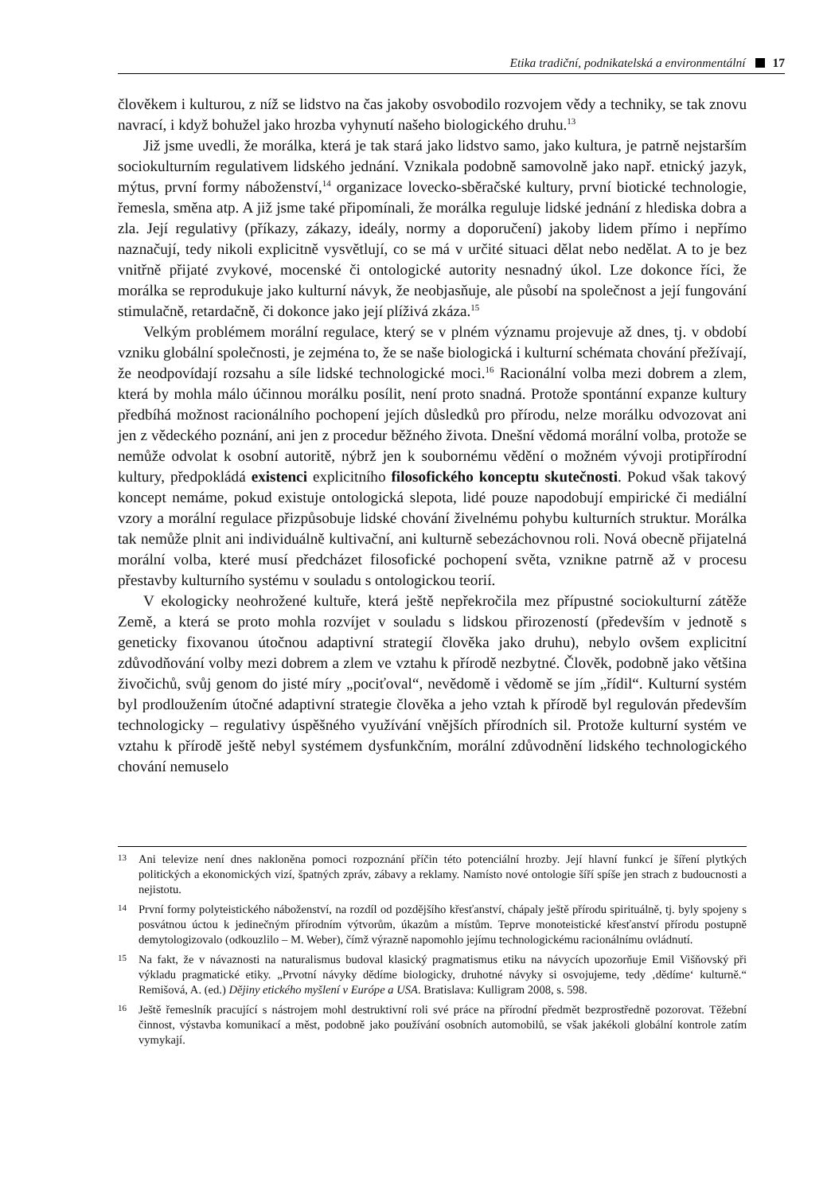Etika tradiční, podnikatelská a environmentální 17
člověkem i kulturou, z níž se lidstvo na čas jakoby osvobodilo rozvojem vědy a techniky, se tak znovu navrací, i když bohužel jako hrozba vyhynutí našeho biologického druhu.<sup>13</sup>
Již jsme uvedli, že morálka, která je tak stará jako lidstvo samo, jako kultura, je patrně nejstarším sociokulturním regulativem lidského jednání. Vznikala podobně samovolně jako např. etnický jazyk, mýtus, první formy náboženství,<sup>14</sup> organizace lovecko-sběračské kultury, první biotické technologie, řemesla, směna atp. A již jsme také připomínali, že morálka reguluje lidské jednání z hlediska dobra a zla. Její regulativy (příkazy, zákazy, ideály, normy a doporučení) jakoby lidem přímo i nepřímo naznačují, tedy nikoli explicitně vysvětlují, co se má v určité situaci dělat nebo nedělat. A to je bez vnitřně přijaté zvykové, mocenské či ontologické autority nesnadný úkol. Lze dokonce říci, že morálka se reprodukuje jako kulturní návyk, že neobjasňuje, ale působí na společnost a její fungování stimulačně, retardačně, či dokonce jako její plíživá zkáza.<sup>15</sup>
Velkým problémem morální regulace, který se v plném významu projevuje až dnes, tj. v období vzniku globální společnosti, je zejména to, že se naše biologická i kulturní schémata chování přežívají, že neodpovídají rozsahu a síle lidské technologické moci.<sup>16</sup> Racionální volba mezi dobrem a zlem, která by mohla málo účinnou morálku posílit, není proto snadná. Protože spontánní expanze kultury předbíhá možnost racionálního pochopení jejích důsledků pro přírodu, nelze morálku odvozovat ani jen z vědeckého poznání, ani jen z procedur běžného života. Dnešní vědomá morální volba, protože se nemůže odvolat k osobní autoritě, nýbrž jen k soubornému vědění o možném vývoji protipřírodní kultury, předpokládá existenci explicitního filosofického konceptu skutečnosti. Pokud však takový koncept nemáme, pokud existuje ontologická slepota, lidé pouze napodobují empirické či mediální vzory a morální regulace přizpůsobuje lidské chování živelnému pohybu kulturních struktur. Morálka tak nemůže plnit ani individuálně kultivační, ani kulturně sebezáchovnou roli. Nová obecně přijatelná morální volba, které musí předcházet filosofické pochopení světa, vznikne patrně až v procesu přestavby kulturního systému v souladu s ontologickou teorií.
V ekologicky neohrožené kultuře, která ještě nepřekročila mez přípustné sociokulturní zátěže Země, a která se proto mohla rozvíjet v souladu s lidskou přirozeností (především v jednotě s geneticky fixovanou útočnou adaptivní strategií člověka jako druhu), nebylo ovšem explicitní zdůvodňování volby mezi dobrem a zlem ve vztahu k přírodě nezbytné. Člověk, podobně jako většina živočichů, svůj genom do jisté míry „pociťoval“, nevědomě i vědomě se jím „řídil“. Kulturní systém byl prodloužením útočné adaptivní strategie člověka a jeho vztah k přírodě byl regulován především technologicky – regulativy úspěšného využívání vnějších přírodních sil. Protože kulturní systém ve vztahu k přírodě ještě nebyl systémem dysfunkčním, morální zdůvodnění lidského technologického chování nemuselo
13 Ani televize není dnes nakloněna pomoci rozpoznání příčin této potenciální hrozby. Její hlavní funkcí je šíření plytkých politických a ekonomických vizí, špatných zpráv, zábavy a reklamy. Namísto nové ontologie šíří spíše jen strach z budoucnosti a nejistotu.
14 První formy polyteistického náboženství, na rozdíl od pozdějšího křesťanství, chápaly ještě přírodu spirituálně, tj. byly spojeny s posvátnou úctou k jedinečným přírodním výtvorům, úkazům a místům. Teprve monoteistické křesťanství přírodu postupně demytologizovalo (odkouzlilo – M. Weber), čímž výrazně napomohlo jejímu technologickému racionálnímu ovládnutí.
15 Na fakt, že v návaznosti na naturalismus budoval klasický pragmatismus etiku na návycích upozorňuje Emil Višňovský při výkladu pragmatické etiky. „Prvotní návyky dědíme biologicky, druhotné návyky si osvojujeme, tedy ‚dědíme‘ kulturně.“ Remišová, A. (ed.) Dějiny etického myšlení v Európe a USA. Bratislava: Kulligram 2008, s. 598.
16 Ještě řemeslník pracující s nástrojem mohl destruktivní roli své práce na přírodní předmět bezprostředně pozorovat. Těžební činnost, výstavba komunikací a měst, podobně jako používání osobních automobilů, se však jakékoli globální kontrole zatím vymykají.